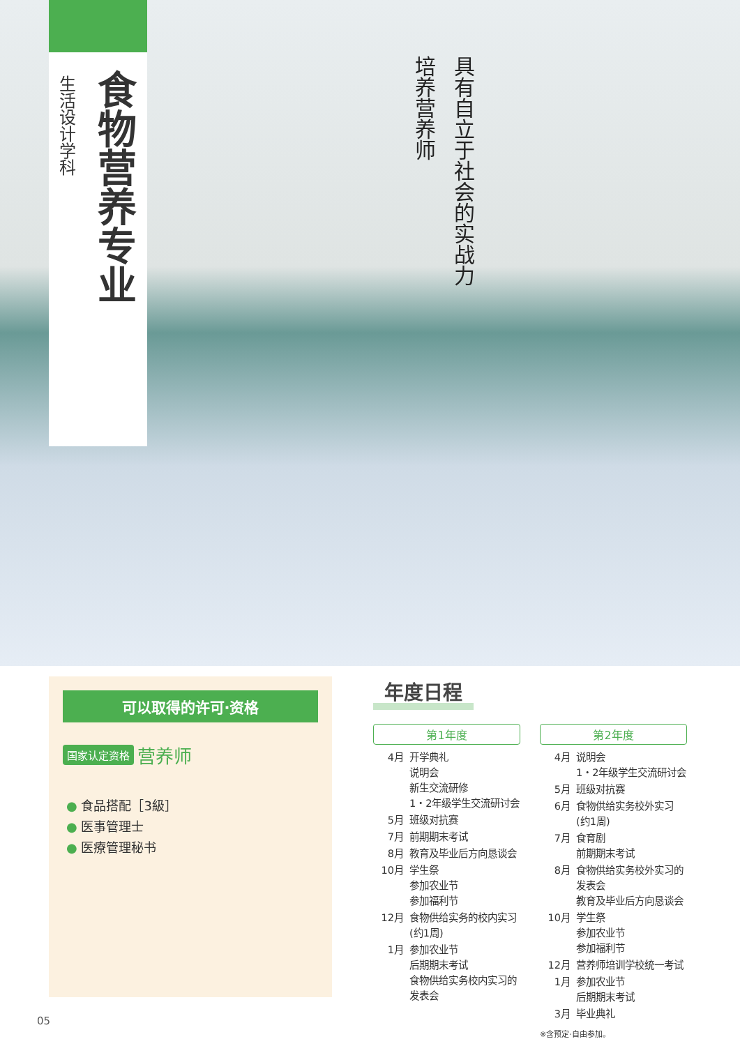食物营养专业
生活设计学科
具有自立于社会的实战力
培养营养师
可以取得的许可·资格
国家认定资格 营养师
● 食品搭配［3級］
● 医事管理士
● 医療管理秘书
年度日程
第1年度
| 4月 | 开学典礼 说明会 新生交流研修 1・2年级学生交流研讨会 |
| 5月 | 班级对抗赛 |
| 7月 | 前期期末考试 |
| 8月 | 教育及毕业后方向恳谈会 |
| 10月 | 学生祭 参加农业节 参加福利节 |
| 12月 | 食物供给实务的校内实习 (约1周) |
| 1月 | 参加农业节 后期期末考试 食物供给实务校内实习的发表会 |
第2年度
| 4月 | 说明会 1・2年级学生交流研讨会 |
| 5月 | 班级对抗赛 |
| 6月 | 食物供给实务校外实习 (约1周) |
| 7月 | 食育剧 前期期末考试 |
| 8月 | 食物供给实务校外实习的发表会 教育及毕业后方向恳谈会 |
| 10月 | 学生祭 参加农业节 参加福利节 |
| 12月 | 营养师培训学校统一考试 |
| 1月 | 参加农业节 后期期末考试 |
| 3月 | 毕业典礼 |
※含预定·自由参加。
05